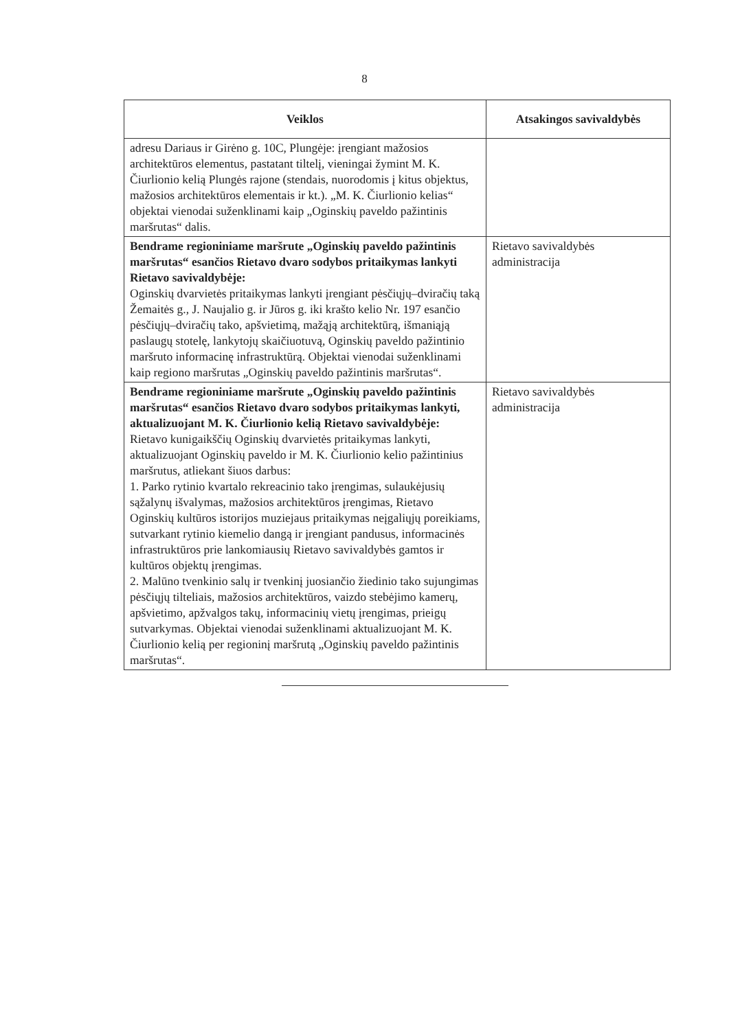8
| Veiklos | Atsakingos savivaldybės |
| --- | --- |
| adresu Dariaus ir Girėno g. 10C, Plungėje: įrengiant mažosios architektūros elementus, pastatant tiltelį, vieningai žymint M. K. Čiurlionio kelią Plungės rajone (stendais, nuorodomis į kitus objektus, mažosios architektūros elementais ir kt.). „M. K. Čiurlionio kelias“ objektai vienodai suženklinami kaip „Oginskių paveldo pažintinis maršrutas“ dalis. | |
| Bendrame regioniniame maršrute „Oginskių paveldo pažintinis maršrutas“ esančios Rietavo dvaro sodybos pritaikymas lankyti Rietavo savivaldybėje: Oginskių dvarvietės pritaikymas lankyti įrengiant pėsčiųjų–dviračių taką Žemaitės g., J. Naujalio g. ir Jūros g. iki krašto kelio Nr. 197 esančio pėsčiųjų–dviračių tako, apšvietimą, mažąją architektūrą, išmaniąją paslaugų stotelę, lankytojų skaičiuotuvą, Oginskių paveldo pažintinio maršruto informacinę infrastruktūrą. Objektai vienodai suženklinami kaip regiono maršrutas „Oginskių paveldo pažintinis maršrutas“. | Rietavo savivaldybės administracija |
| Bendrame regioniniame maršrute „Oginskių paveldo pažintinis maršrutas“ esančios Rietavo dvaro sodybos pritaikymas lankyti, aktualizuojant M. K. Čiurlionio kelią Rietavo savivaldybėje: Rietavo kunigaikščių Oginskių dvarvietės pritaikymas lankyti, aktualizuojant Oginskių paveldo ir M. K. Čiurlionio kelio pažintinius maršrutus, atliekant šiuos darbus: 1. Parko rytinio kvartalo rekreacinio tako įrengimas, sulaukėjusių sąžalynų išvalymas, mažosios architektūros įrengimas, Rietavo Oginskių kultūros istorijos muziejaus pritaikymas neįgaliųjų poreikiams, sutvarkant rytinio kiemelio dangą ir įrengiant pandusus, informacinės infrastruktūros prie lankomiausių Rietavo savivaldybės gamtos ir kultūros objektų įrengimas. 2. Malūno tvenkinio salų ir tvenkinį juosiančio žiedinio tako sujungimas pėsčiųjų tilteliais, mažosios architektūros, vaizdo stebėjimo kamerų, apšvietimo, apžvalgos takų, informacinių vietų įrengimas, prieigų sutvarkymas. Objektai vienodai suženklinami aktualizuojant M. K. Čiurlionio kelią per regioninį maršrutą „Oginskių paveldo pažintinis maršrutas“. | Rietavo savivaldybės administracija |